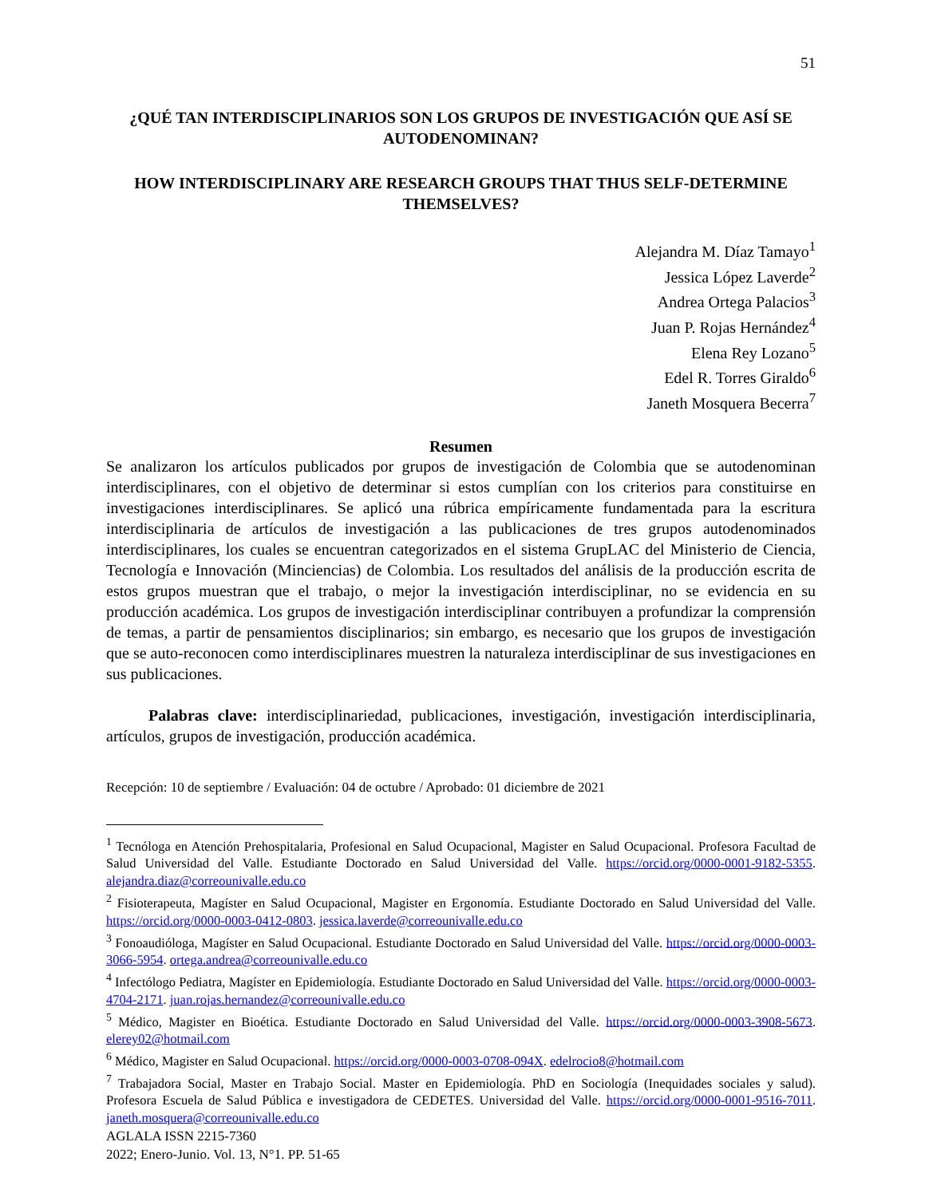51
¿QUÉ TAN INTERDISCIPLINARIOS SON LOS GRUPOS DE INVESTIGACIÓN QUE ASÍ SE AUTODENOMINAN?
HOW INTERDISCIPLINARY ARE RESEARCH GROUPS THAT THUS SELF-DETERMINE THEMSELVES?
Alejandra M. Díaz Tamayo<sup>1</sup>
Jessica López Laverde<sup>2</sup>
Andrea Ortega Palacios<sup>3</sup>
Juan P. Rojas Hernández<sup>4</sup>
Elena Rey Lozano<sup>5</sup>
Edel R. Torres Giraldo<sup>6</sup>
Janeth Mosquera Becerra<sup>7</sup>
Resumen
Se analizaron los artículos publicados por grupos de investigación de Colombia que se autodenominan interdisciplinares, con el objetivo de determinar si estos cumplían con los criterios para constituirse en investigaciones interdisciplinares. Se aplicó una rúbrica empíricamente fundamentada para la escritura interdisciplinaria de artículos de investigación a las publicaciones de tres grupos autodenominados interdisciplinares, los cuales se encuentran categorizados en el sistema GrupLAC del Ministerio de Ciencia, Tecnología e Innovación (Minciencias) de Colombia. Los resultados del análisis de la producción escrita de estos grupos muestran que el trabajo, o mejor la investigación interdisciplinar, no se evidencia en su producción académica. Los grupos de investigación interdisciplinar contribuyen a profundizar la comprensión de temas, a partir de pensamientos disciplinarios; sin embargo, es necesario que los grupos de investigación que se auto-reconocen como interdisciplinares muestren la naturaleza interdisciplinar de sus investigaciones en sus publicaciones.
Palabras clave: interdisciplinariedad, publicaciones, investigación, investigación interdisciplinaria, artículos, grupos de investigación, producción académica.
Recepción: 10 de septiembre / Evaluación: 04 de octubre / Aprobado: 01 diciembre de 2021
<sup>1</sup> Tecnóloga en Atención Prehospitalaria, Profesional en Salud Ocupacional, Magister en Salud Ocupacional. Profesora Facultad de Salud Universidad del Valle. Estudiante Doctorado en Salud Universidad del Valle. https://orcid.org/0000-0001-9182-5355. alejandra.diaz@correounivalle.edu.co
<sup>2</sup> Fisioterapeuta, Magíster en Salud Ocupacional, Magister en Ergonomía. Estudiante Doctorado en Salud Universidad del Valle. https://orcid.org/0000-0003-0412-0803. jessica.laverde@correounivalle.edu.co
<sup>3</sup> Fonoaudióloga, Magíster en Salud Ocupacional. Estudiante Doctorado en Salud Universidad del Valle. https://orcid.org/0000-0003-3066-5954. ortega.andrea@correounivalle.edu.co
<sup>4</sup> Infectólogo Pediatra, Magíster en Epidemiología. Estudiante Doctorado en Salud Universidad del Valle. https://orcid.org/0000-0003-4704-2171. juan.rojas.hernandez@correounivalle.edu.co
<sup>5</sup> Médico, Magister en Bioética. Estudiante Doctorado en Salud Universidad del Valle. https://orcid.org/0000-0003-3908-5673. elerey02@hotmail.com
<sup>6</sup> Médico, Magister en Salud Ocupacional. https://orcid.org/0000-0003-0708-094X. edelrocio8@hotmail.com
<sup>7</sup> Trabajadora Social, Master en Trabajo Social. Master en Epidemiología. PhD en Sociología (Inequidades sociales y salud). Profesora Escuela de Salud Pública e investigadora de CEDETES. Universidad del Valle. https://orcid.org/0000-0001-9516-7011. janeth.mosquera@correounivalle.edu.co
AGLALA ISSN 2215-7360
2022; Enero-Junio. Vol. 13, N°1. PP. 51-65